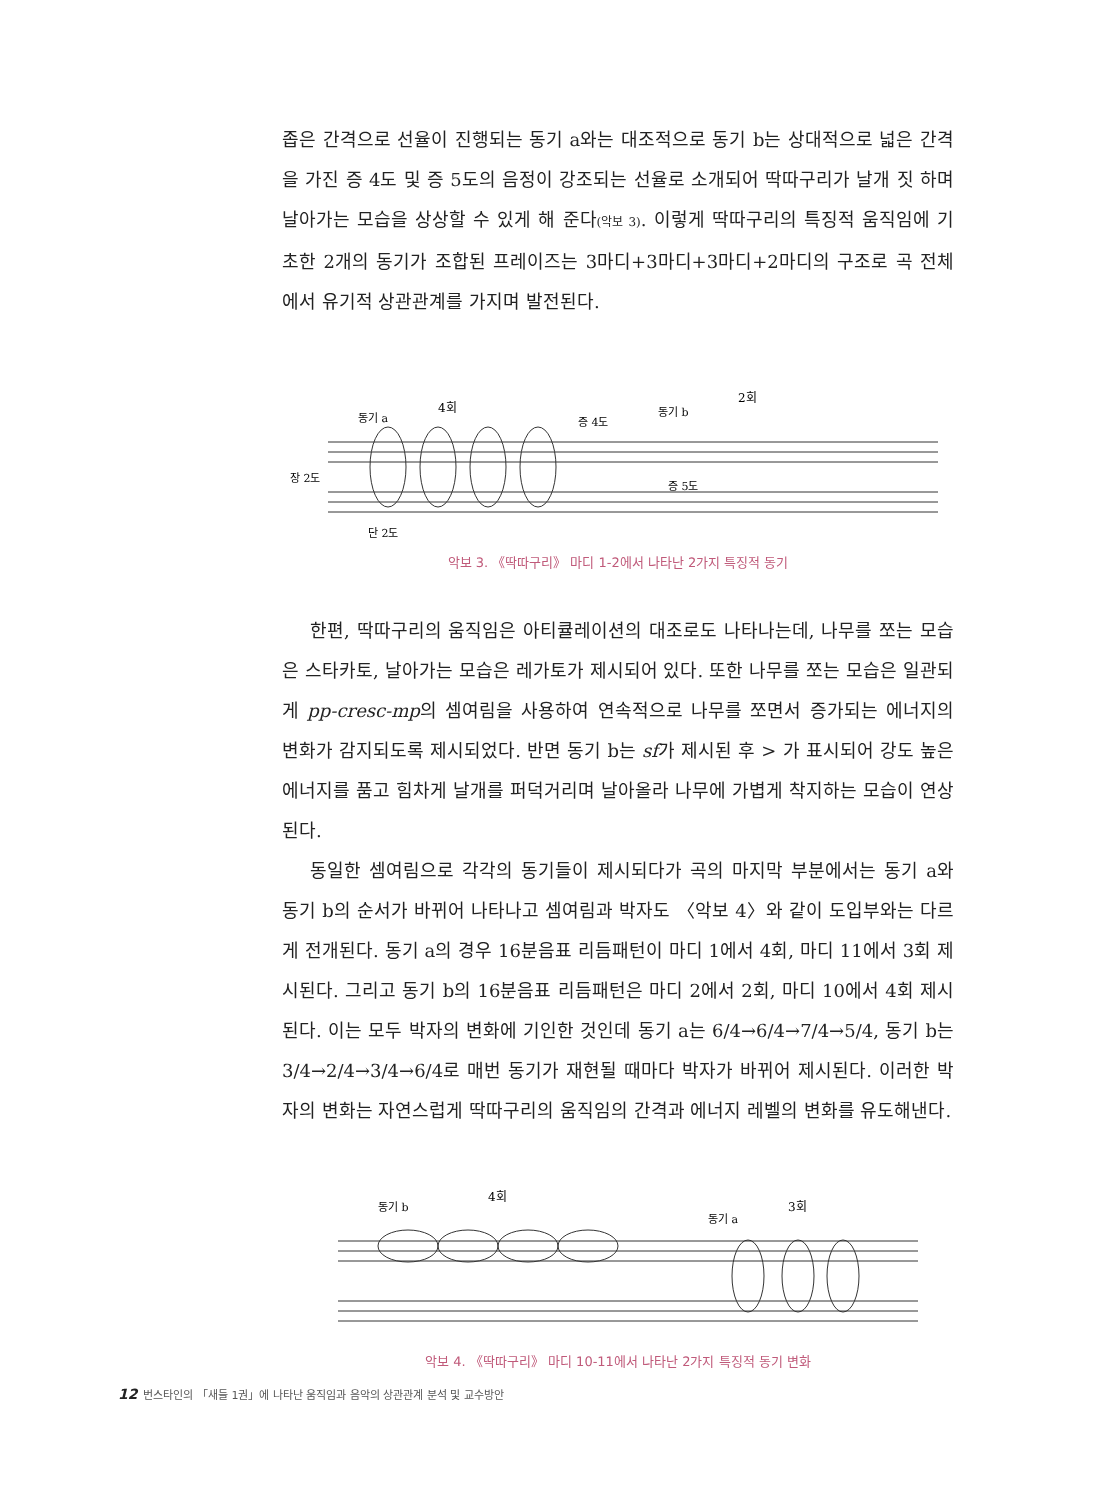좁은 간격으로 선율이 진행되는 동기 a와는 대조적으로 동기 b는 상대적으로 넓은 간격을 가진 증 4도 및 증 5도의 음정이 강조되는 선율로 소개되어 딱따구리가 날개 짓 하며 날아가는 모습을 상상할 수 있게 해 준다(악보 3). 이렇게 딱따구리의 특징적 움직임에 기초한 2개의 동기가 조합된 프레이즈는 3마디+3마디+3마디+2마디의 구조로 곡 전체에서 유기적 상관관계를 가지며 발전된다.
4회
동기 a
증 4도
동기 b
2회
장 2도
증 5도
단 2도
악보 3. 《딱따구리》 마디 1-2에서 나타난 2가지 특징적 동기
한편, 딱따구리의 움직임은 아티큘레이션의 대조로도 나타나는데, 나무를 쪼는 모습은 스타카토, 날아가는 모습은 레가토가 제시되어 있다. 또한 나무를 쪼는 모습은 일관되게 pp-cresc-mp의 셈여림을 사용하여 연속적으로 나무를 쪼면서 증가되는 에너지의 변화가 감지되도록 제시되었다. 반면 동기 b는 sf가 제시된 후 > 가 표시되어 강도 높은 에너지를 품고 힘차게 날개를 퍼덕거리며 날아올라 나무에 가볍게 착지하는 모습이 연상된다.
동일한 셈여림으로 각각의 동기들이 제시되다가 곡의 마지막 부분에서는 동기 a와 동기 b의 순서가 바뀌어 나타나고 셈여림과 박자도 〈악보 4〉와 같이 도입부와는 다르게 전개된다. 동기 a의 경우 16분음표 리듬패턴이 마디 1에서 4회, 마디 11에서 3회 제시된다. 그리고 동기 b의 16분음표 리듬패턴은 마디 2에서 2회, 마디 10에서 4회 제시된다. 이는 모두 박자의 변화에 기인한 것인데 동기 a는 6/4→6/4→7/4→5/4, 동기 b는 3/4→2/4→3/4→6/4로 매번 동기가 재현될 때마다 박자가 바뀌어 제시된다. 이러한 박자의 변화는 자연스럽게 딱따구리의 움직임의 간격과 에너지 레벨의 변화를 유도해낸다.
4회
동기 b
3회
동기 a
악보 4. 《딱따구리》 마디 10-11에서 나타난 2가지 특징적 동기 변화
12 번스타인의 「새들 1권」에 나타난 움직임과 음악의 상관관계 분석 및 교수방안